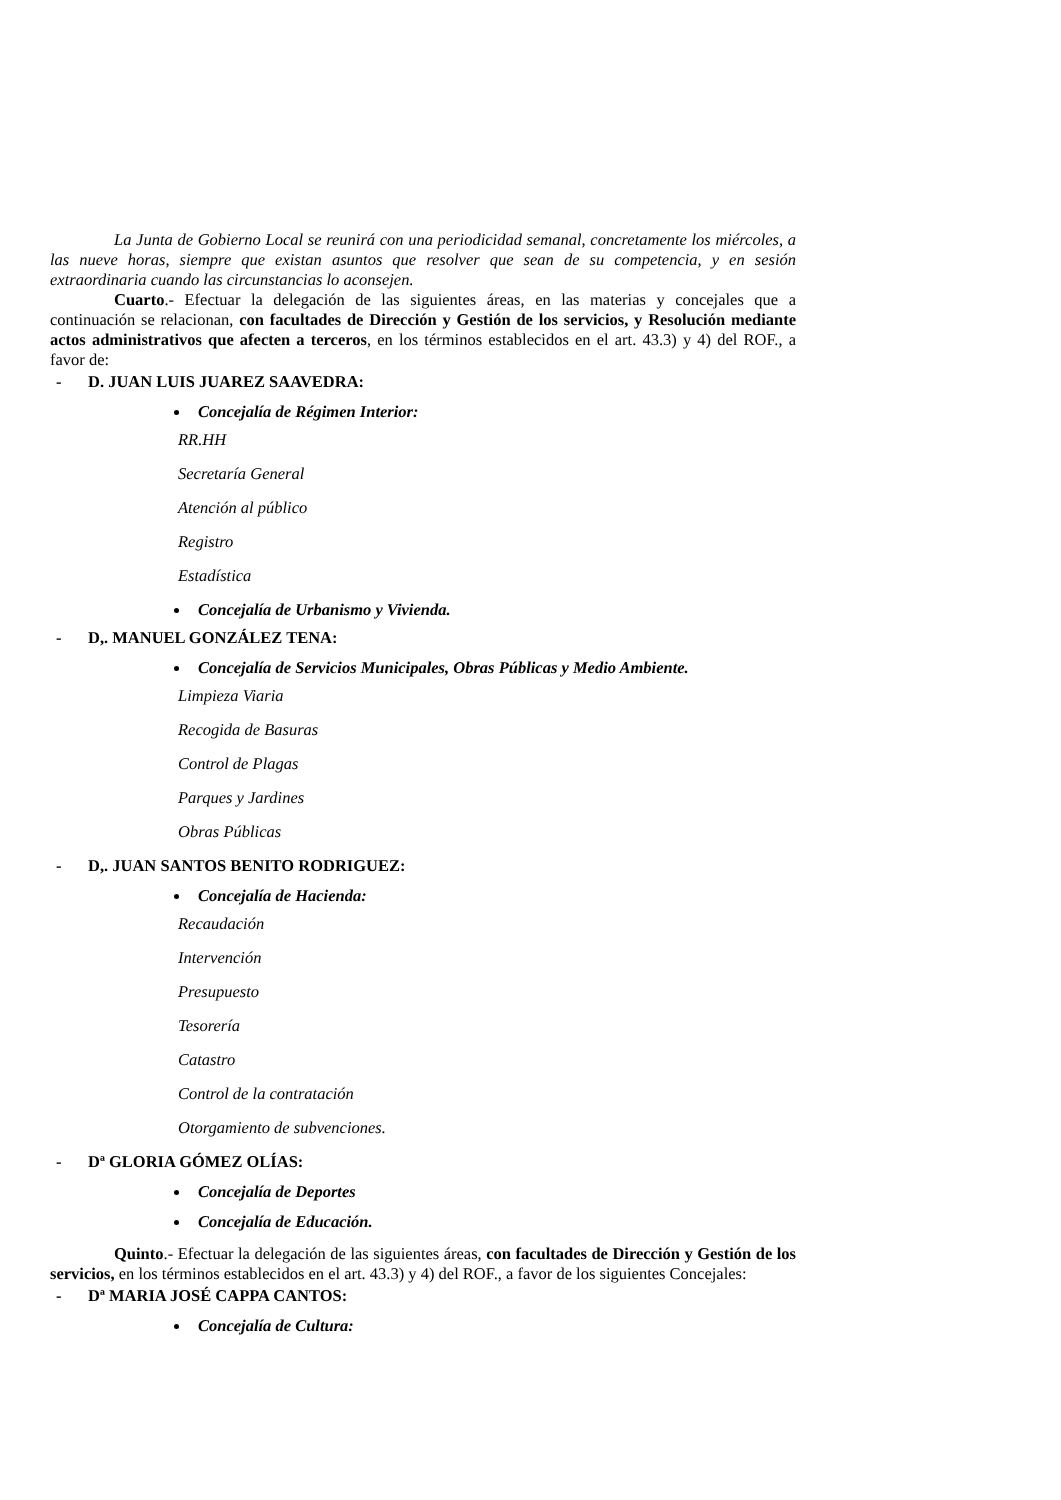La Junta de Gobierno Local se reunirá con una periodicidad semanal, concretamente los miércoles, a las nueve horas, siempre que existan asuntos que resolver que sean de su competencia, y en sesión extraordinaria cuando las circunstancias lo aconsejen.
Cuarto.- Efectuar la delegación de las siguientes áreas, en las materias y concejales que a continuación se relacionan, con facultades de Dirección y Gestión de los servicios, y Resolución mediante actos administrativos que afecten a terceros, en los términos establecidos en el art. 43.3) y 4) del ROF., a favor de:
- D. JUAN LUIS JUAREZ SAAVEDRA:
Concejalía de Régimen Interior:
RR.HH
Secretaría General
Atención al público
Registro
Estadística
Concejalía de Urbanismo y Vivienda.
- D,. MANUEL GONZÁLEZ TENA:
Concejalía de Servicios Municipales, Obras Públicas y Medio Ambiente.
Limpieza Viaria
Recogida de Basuras
Control de Plagas
Parques y Jardines
Obras Públicas
- D,. JUAN SANTOS BENITO RODRIGUEZ:
Concejalía de Hacienda:
Recaudación
Intervención
Presupuesto
Tesorería
Catastro
Control de la contratación
Otorgamiento de subvenciones.
- Dª GLORIA GÓMEZ OLÍAS:
Concejalía de Deportes
Concejalía de Educación.
Quinto.- Efectuar la delegación de las siguientes áreas, con facultades de Dirección y Gestión de los servicios, en los términos establecidos en el art. 43.3) y 4) del ROF., a favor de los siguientes Concejales:
- Dª MARIA JOSÉ CAPPA CANTOS:
Concejalía de Cultura: